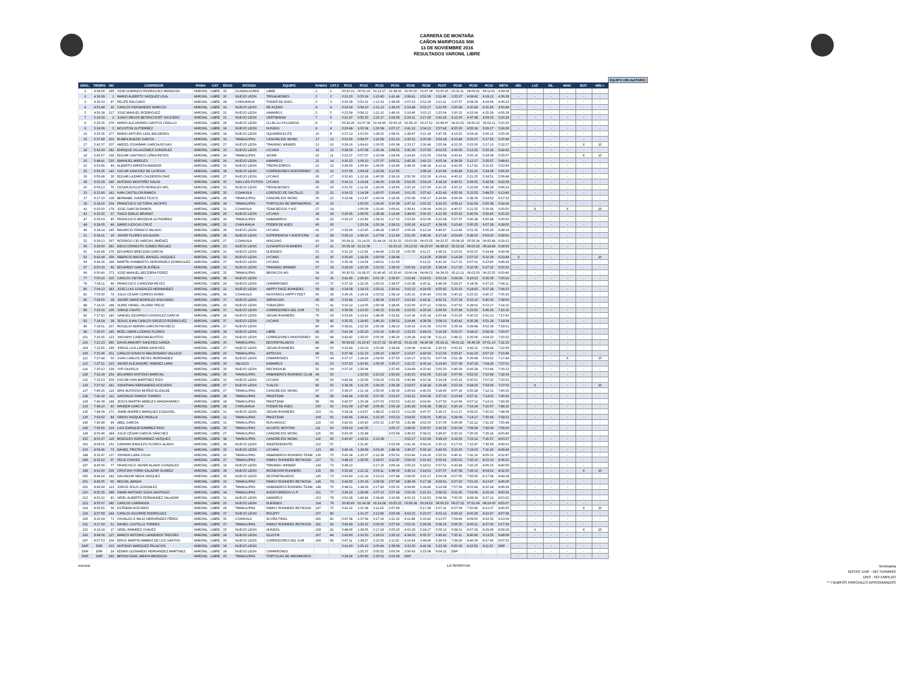CARRERA DE MONTAÑA
CAÑON MARIPOSAS 50K
13 DE NOVIEMBRE 2016
RESULTADOS VARONIL LIBRE
| | | | | | | | | | | | | | | | | | | | | | | | | | | | | EQUIPO OBLIGATORIO |
| --- | --- | --- | --- | --- | --- | --- | --- | --- | --- | --- | --- | --- | --- | --- | --- | --- | --- | --- | --- | --- | --- | --- | --- | --- | --- | --- | --- | --- |
| GRAL. | TIEMPO | NO | CORREDOR | RAMA | CAT. | EDAD | ESTADO | EQUIPO | RAMA2 | CAT.3 | PC01 | PC02 | PC03 | PC04 | PC05 | PC06 | PC07 | PC08 | PC09 | PC10 | META | HID. | LUZ | SIL. | MAN. | BOT. | MIN.+ | |
| 1 | 4:28:09 | 296 | JOSE DOMINGO RODRIGUEZ MENDOZA | VARONIL | LIBRE | 35 | GUADALAJARA | LIBRE | 1 | 1 | 00:20:21 | 00:52:19 | 01:13:27 | 01:38:36 | 02:05:50 | 02:47:39 | 03:05:25 | 03:32:11 | 04:00:41 | 04:11:01 | 4:28:09 | - | - | - | - | - | - | |
| 2 | 4:36:29 | 1 | MARIO ALBERTO VAZQUEZ LEAL | VARONIL | LIBRE | 30 | NUEVO LEON | TRISALMONES | 2 | 2 | 0:21:03 | 0:53:18 | 1:15:45 | 1:41:44 | 2:08:41 | 2:51:06 | 3:11:46 | 3:35:37 | 4:08:42 | 4:19:12 | 4:36:29 | - | - | - | - | - | - | |
| 3 | 4:36:33 | 47 | FELIPE DELGADO | VARONIL | LIBRE | 28 | CHIHUAHUA | PODER DE ASES | 3 | 3 | 0:20:28 | 0:52:22 | 1:13:32 | 1:39:59 | 2:07:23 | 2:52:29 | 3:13:11 | 3:37:57 | 4:08:39 | 4:19:06 | 4:36:33 | - | - | - | - | - | - | |
| 4 | 4:50:48 | 30 | CARLOS FERNANDEZ MARCOS | VARONIL | LIBRE | 24 | NUEVO LEON | DE ACERO | 4 | 4 | 0:24:18 | 0:58:10 | 1:21:12 | 1:49:20 | 2:16:48 | 3:03:17 | 3:22:59 | 3:50:28 | 4:20:49 | 4:31:56 | 4:50:48 | - | - | - | - | - | - | |
| 5 | 4:56:38 | 217 | JOSE MANUEL RODRIGUEZ | VARONIL | LIBRE | 22 | NUEVO LEON | KAMARGS | 5 | 5 | 0:23:58 | 0:58:12 | 1:21:15 | 1:49:16 | 2:16:46 | 3:03:13 | 3:23:04 | 3:50:32 | 4:22:04 | 4:35:29 | 4:56:38 | - | - | - | - | - | - | |
| 7 | 5:16:24 | 2 | JUAN CARLOS BETANCOURT SAUCEDO | VARONIL | LIBRE | 31 | NUEVO LEON | VERTIMANIA | 7 | 6 | 0:21:47 | 0:55:30 | 1:22:17 | 1:54:58 | 2:24:31 | 3:17:20 | 3:41:26 | 4:12:03 | 4:47:48 | 4:59:23 | 5:16:24 | - | - | - | - | - | - | |
| 8 | 5:20:35 | 279 | MARIO ALEJANDRO SANTOS CEDILLO | VARONIL | LIBRE | 29 | NUEVO LEON | CLUB LILI FIGUEROA | 8 | 7 | 00:30:26 | 01:07:38 | 01:34:46 | 02:06:15 | 02:39:15 | 03:27:51 | 03:49:47 | 04:15:52 | 04:50:22 | 05:02:21 | 5:20:35 | - | - | - | - | - | - | |
| 9 | 5:24:06 | 3 | HOUSTON GUTIERREZ | VARONIL | LIBRE | 34 | NUEVO LEON | HUNZAS | 9 | 8 | 0:26:48 | 1:03:04 | 1:30:38 | 2:07:17 | 2:41:22 | 3:34:13 | 3:57:42 | 4:25:30 | 4:55:34 | 5:06:27 | 5:24:06 | - | - | - | - | - | - | |
| 10 | 5:25:36 | 177 | MARIO ARTURO LEAL BALDERAS | VARONIL | LIBRE | 34 | NUEVO LEON | SQUADRA ELITE | 10 | 9 | 0:27:13 | 1:03:00 | 1:28:53 | 1:58:01 | 2:28:47 | 3:21:19 | 3:47:36 | 4:16:53 | 4:54:18 | 5:06:12 | 5:25:36 | - | - | - | - | - | - | |
| 15 | 5:37:49 | 203 | RUBEN BUENO GARCIA | VARONIL | LIBRE | 33 | TAMAULIPAS | CANGREJOS WONG | 17 | 12 | 0:23:55 | 0:58:07 | 1:22:58 | 1:51:23 | 2:20:01 | 3:20:59 | 3:54:19 | 4:23:44 | 5:02:07 | 5:17:55 | 5:37:49 | - | - | - | - | - | - | |
| 17 | 5:42:37 | 207 | AMEED JOSHIMAR GARCIA ROSAS | VARONIL | LIBRE | 27 | NUEVO LEON | TRAINING WINNER | 13 | 10 | 0:29:16 | 1:04:43 | 1:30:05 | 2:00:08 | 2:33:17 | 3:30:48 | 3:55:04 | 4:23:35 | 5:02:00 | 5:17:13 | 5:32:37 | - | - | - | - | X | 10 | |
| 18 | 5:42:43 | 181 | ENRIQUE VILLAGÓMEZ GONZÁLEZ | VARONIL | LIBRE | 33 | NUEVO LEON | LYCANS | 19 | 13 | 0:28:54 | 1:07:08 | 1:35:34 | 2:08:52 | 2:41:26 | 3:37:56 | 4:02:55 | 4:36:00 | 5:13:25 | 5:25:24 | 5:42:43 | - | - | - | - | - | - | |
| 19 | 5:45:57 | 169 | EDGAR SANTIAGO LIÑAN REYES | VARONIL | LIBRE | 34 | TAMAULIPAS | SIOIIM | 15 | 11 | 0:23:37 | 0:57:57 | 1:23:08 | 1:54:09 | 2:24:45 | 3:22:05 | 3:54:58 | 4:30:41 | 5:05:16 | 5:19:09 | 5:35:57 | - | - | - | - | X | 10 | |
| 20 | 5:48:41 | 220 | EMANUEL MIRELES | VARONIL | LIBRE | 26 | NUEVO LEON | KAMARGS | 21 | 14 | 0:30:23 | 1:09:10 | 1:37:07 | 2:09:31 | 2:42:36 | 3:41:23 | 4:05:34 | 4:34:59 | 5:12:17 | 5:26:57 | 5:48:41 | - | - | - | - | - | - | |
| 23 | 5:53:56 | 44 | ALBERTO ARRIETA AMADOR | VARONIL | LIBRE | 33 | NUEVO LEON | TREPACERROS | 23 | 15 | 0:29:55 | 1:09:40 | 1:39:05 | 2:16:46 | 2:49:33 | 3:48:18 | 4:12:11 | 4:41:56 | 5:17:42 | 5:31:52 | 5:53:56 | - | - | - | - | - | - | |
| 25 | 5:56:35 | 143 | OSCAR SANCHEZ DE LA ROSA | VARONIL | LIBRE | 38 | NUEVO LEON | CORREDORES MONTERREY | 25 | 16 | 0:27:05 | 1:04:18 | 1:32:59 | 2:12:55 | | 3:46:19 | 4:10:49 | 4:42:49 | 5:21:01 | 5:34:39 | 5:56:35 | - | - | - | - | - | - | |
| 26 | 5:56:49 | 36 | EDGAR LAZARO CALDERON DIAZ | VARONIL | LIBRE | 27 | NUEVO LEON | LYCANS | 26 | 17 | 0:32:43 | 1:12:18 | 1:40:56 | 2:18:16 | 2:50:59 | 3:52:36 | 4:16:41 | 4:45:22 | 5:21:25 | 5:34:51 | 5:56:49 | - | - | - | - | - | - | |
| 28 | 6:02:29 | 199 | ANTONIO MONTAÑO SALAS | VARONIL | LIBRE | 35 | SAN LUIS POTOSI | LYCANS | 28 | 19 | 0:34:13 | 1:14:24 | 1:44:00 | 2:19:29 | 2:54:36 | 3:54:19 | 4:18:14 | 4:46:51 | 5:28:05 | 5:42:58 | 6:02:29 | - | - | - | - | - | - | |
| 30 | 6:06:13 | 76 | CESAR AUGUSTO MORALES MIS | VARONIL | LIBRE | 33 | NUEVO LEON | TRISALMONES | 30 | 20 | 0:31:02 | 1:11:19 | 1:42:06 | 2:19:56 | 2:55:19 | 3:57:06 | 4:21:25 | 4:55:32 | 5:32:59 | 5:45:29 | 6:06:13 | - | - | - | - | - | - | |
| 33 | 6:13:40 | 141 | IVAN CASTILLON RAMOS | VARONIL | LIBRE | 35 | COAHUILA | LORENZO DE SALTILLO | 32 | 21 | 0:34:15 | 1:14:38 | 1:43:07 | 2:16:40 | 3:01:25 | 3:57:41 | 4:22:40 | 4:55:36 | 5:33:55 | 5:48:50 | 6:13:40 | - | - | - | - | - | - | |
| 37 | 6:17:33 | 139 | BERNABE JUAREZ TEXCO | VARONIL | LIBRE | 28 | TAMAULIPAS | CANGREJOS WONG | 35 | 22 | 0:32:48 | 1:13:47 | 1:43:04 | 2:19:26 | 2:55:58 | 3:56:17 | 4:24:46 | 4:56:34 | 5:38:36 | 5:54:52 | 6:17:33 | - | - | - | - | - | - | |
| 39 | 6:18:16 | 234 | FRANCISCO VICTORIA JACINTO | VARONIL | LIBRE | 39 | TAMAULIPAS | TORTUGAS DE MATAMOROS | 36 | 23 | | 1:05:50 | 1:34:26 | 2:10:38 | 2:47:12 | 3:52:32 | 4:22:23 | 4:59:12 | 5:41:54 | 5:56:38 | 6:18:16 | - | - | - | - | - | - | |
| 41 | 6:20:50 | 179 | JOSE GARCÍA RAMOS | VARONIL | LIBRE | 31 | COAHUILA | TEAM BESOS Y ASÍ | 27 | 18 | | 1:06:09 | 1:32:40 | 2:06:41 | 2:39:41 | 3:36:04 | 4:06:23 | 4:40:57 | 5:21:55 | 5:36:54 | 6:00:50 | - | X | - | X | - | 20 | |
| 43 | 6:25:25 | 37 | TIAGO EMILIO BRANDT | VARONIL | LIBRE | 29 | NUEVO LEON | LYCANS | 38 | 24 | 0:30:56 | 1:09:55 | 1:38:28 | 2:14:49 | 2:48:00 | 3:50:33 | 4:21:09 | 4:55:52 | 5:40:54 | 5:59:45 | 6:25:25 | - | - | - | - | - | - | |
| 47 | 6:26:03 | 95 | FRANCISCO AROZENA GUTIERREZ | VARONIL | LIBRE | 36 | TAMAULIPAS | HABANEROS | 39 | 25 | 0:32:10 | 1:10:46 | 1:39:31 | 2:17:03 | 2:53:56 | 4:03:06 | 4:33:39 | 5:07:07 | 5:45:38 | 6:00:49 | 6:26:03 | - | - | - | - | - | - | |
| 48 | 6:28:05 | 48 | DARIO ILESCAS CRUZ | VARONIL | LIBRE | 31 | CHIHUAHUA | PODER DE ASES | 40 | 26 | | 1:20:54 | 1:50:24 | 2:28:21 | 3:06:16 | 4:11:27 | 4:39:06 | 5:10:43 | 5:50:20 | 6:07:28 | 6:28:05 | - | - | - | - | - | - | |
| 49 | 6:28:14 | 195 | MAURICIO FRANCO MILANO | VARONIL | LIBRE | 39 | NUEVO LEON | LYCANS | 41 | 27 | 0:35:06 | 1:15:45 | 1:48:28 | 2:29:47 | 3:06:04 | 4:12:24 | 4:40:47 | 5:12:46 | 5:51:35 | 6:06:20 | 6:28:14 | - | - | - | - | - | - | |
| 51 | 6:29:01 | 19 | JAVIER FLORES AGUILERA | VARONIL | LIBRE | 39 | NUEVO LEON | EXPERIENCIA Y AVENTURA | 42 | 28 | 0:29:13 | 1:08:10 | 1:37:54 | 2:13:49 | 2:51:05 | 3:49:34 | 4:17:24 | 4:54:40 | 5:49:02 | 6:04:00 | 6:29:01 | - | - | - | - | - | - | |
| 52 | 6:29:13 | 267 | RODRIGO CID VARGAS JIMÉNEZ | VARONIL | LIBRE | 27 | COAHUILA | NINGUNO | 43 | 29 | 00:34:11 | 01:14:33 | 01:44:14 | 02:20:32 | 03:02:59 | 04:03:55 | 04:32:57 | 05:08:16 | 05:50:34 | 06:05:49 | 6:29:13 | - | - | - | - | - | - | |
| 56 | 6:39:50 | 281 | DIEGO ERNESTO GOMEZ IÑIGUEZ | VARONIL | LIBRE | 23 | NUEVO LEON | GUSANITOS RUNNERS | 47 | 31 | 00:36:39 | 01:21:09 | | 02:33:15 | 03:13:52 | 04:20:07 | 04:48:23 | 05:22:24 | 06:03:20 | 06:18:49 | 6:39:50 | - | - | - | - | - | - | |
| 61 | 6:42:08 | 176 | EDUARDO BRECEDA GARCIA | VARONIL | LIBRE | 31 | NUEVO LEON | DUENDES | 52 | 32 | 0:31:32 | 1:11:54 | 1:44:46 | 2:23:39 | 3:05:56 | 4:11:17 | 4:39:31 | 5:15:01 | 6:02:33 | 6:19:49 | 6:42:08 | - | - | - | - | - | - | |
| 62 | 6:43:44 | 256 | FABRICIO MACIEL RANGEL VAZQUEZ | VARONIL | LIBRE | 33 | NUEVO LEON | LYCANS | 45 | 30 | 0:35:40 | 1:18:29 | 1:50:59 | 2:28:48 | | 4:14:36 | 4:39:40 | 5:14:29 | 5:57:22 | 6:10:39 | 6:33:44 | X | - | - | - | - | 10 | |
| 64 | 6:46:26 | 198 | MARTÍN HUMBERTO HERNÁNDEZ DOMINGUEZ | VARONIL | LIBRE | 37 | NUEVO LEON | LYCANS | 54 | 33 | 0:35:04 | 1:14:54 | 1:44:51 | 2:21:56 | | 4:11:22 | 4:41:26 | 5:17:31 | 6:07:01 | 6:23:40 | 6:46:26 | - | - | - | - | - | - | |
| 67 | 6:50:32 | 66 | EDUARDO GARCÍA ZUÑIGA | VARONIL | LIBRE | 31 | NUEVO LEON | TRAINING WINNER | 57 | 34 | 0:38:30 | 1:20:29 | 1:53:53 | 2:28:33 | 3:05:54 | 4:10:25 | 4:38:54 | 5:17:36 | 6:10:06 | 6:27:22 | 6:50:32 | - | - | - | - | - | - | |
| 68 | 6:50:40 | 273 | JOSE MANUEL BECERRA PEREZ | VARONIL | LIBRE | 35 | TAMAULIPAS | BRONCOS MS | 58 | 35 | 00:30:53 | 01:09:37 | 01:40:45 | 02:20:40 | 03:00:04 | 04:08:53 | 04:39:03 | 05:13:31 | 06:02:50 | 06:22:52 | 6:50:40 | - | - | - | - | - | - | |
| 77 | 7:00:10 | 105 | CARLOS VIEYRA | VARONIL | LIBRE | 38 | NUEVO LEON | | 62 | 36 | 0:41:45 | 1:26:40 | 2:01:30 | 2:39:47 | 3:15:44 | 4:24:01 | 4:53:24 | 5:29:29 | 6:16:23 | 6:35:39 | 7:00:10 | - | - | - | - | - | - | |
| 79 | 7:04:11 | 49 | FRANCISCO CARDONA REYES | VARONIL | LIBRE | 26 | NUEVO LEON | CIMARRONES | 63 | 37 | 0:37:15 | 1:22:26 | 1:55:02 | 2:38:07 | 3:16:38 | 4:20:11 | 4:49:39 | 5:29:27 | 6:18:39 | 6:37:22 | 7:04:11 | - | - | - | - | - | - | |
| 80 | 7:04:13 | 183 | JOSE LUIS GONZALEZ HERNANDEZ | VARONIL | LIBRE | 31 | NUEVO LEON | HAPPY FACE RUNNERS | 64 | 38 | 0:34:58 | 1:18:33 | 1:55:21 | 2:36:41 | 3:15:32 | 4:24:05 | 4:55:43 | 5:33:33 | 6:18:43 | 6:37:18 | 7:04:13 | - | - | - | - | - | - | |
| 82 | 7:05:30 | 74 | JULIO CESAR CERROS ROMO | VARONIL | LIBRE | 34 | COAHUILA | MUSTANGS HAPPY FEET | 66 | 39 | 0:36:16 | 1:18:24 | 1:53:52 | 2:38:14 | 3:20:15 | 4:30:44 | 5:03:38 | 5:40:22 | 6:23:23 | 6:40:17 | 7:05:30 | - | - | - | - | - | - | |
| 86 | 7:08:00 | 18 | JAVIER OMAR MORALES ANGUIANO | VARONIL | LIBRE | 37 | NUEVO LEON | ZARAGOZA | 69 | 40 | 0:32:44 | 1:12:57 | 1:46:34 | 2:32:57 | 3:12:45 | 4:18:11 | 4:52:31 | 5:27:34 | 6:22:10 | 6:40:33 | 7:08:00 | - | - | - | - | - | - | |
| 88 | 7:14:15 | 188 | SURID ISRAEL VILORIA TREJO | VARONIL | LIBRE | 32 | NUEVO LEON | TUBACERO | 71 | 41 | 0:32:12 | 1:14:05 | 1:50:04 | 2:38:45 | 3:22:00 | 4:37:12 | 5:08:41 | 5:47:52 | 6:38:01 | 6:53:17 | 7:14:15 | - | - | - | - | - | - | |
| 89 | 7:15:15 | 135 | JORGE CANTO | VARONIL | LIBRE | 37 | NUEVO LEON | CORREDORES DEL SUR | 72 | 42 | 0:30:59 | 1:10:20 | 1:40:15 | 2:21:46 | 3:15:52 | 4:25:24 | 4:56:55 | 5:37:49 | 6:23:50 | 6:45:25 | 7:15:15 | - | - | - | - | - | - | |
| 92 | 7:17:43 | 180 | SAMUEL EDUARDO GONZALEZ GARCIA | VARONIL | LIBRE | 28 | NUEVO LEON | VEGAN RUNNERS | 76 | 43 | 0:33:45 | 1:15:41 | 1:48:26 | 2:32:42 | 3:15:34 | 4:25:18 | 4:53:44 | 5:33:26 | 6:30:23 | 6:51:13 | 7:17:43 | - | - | - | - | - | - | |
| 93 | 7:18:54 | 38 | JESUS JUAN CARLOS OROZCO RODRIGUEZ | VARONIL | LIBRE | 37 | NUEVO LEON | LYCANS | 78 | 45 | 0:35:55 | 1:18:45 | 3:40:10 | 2:38:51 | 3:24:46 | 4:39:58 | 5:08:10 | 5:43:42 | 6:30:38 | 6:51:24 | 7:18:54 | - | - | - | - | - | - | |
| 96 | 7:19:51 | 237 | ROGELIO ADRIÁN GARCÍA PACHECO | VARONIL | LIBRE | 27 | NUEVO LEON | | 80 | 46 | 0:38:41 | 1:22:29 | 1:56:28 | 2:38:23 | 3:29:14 | 4:33:38 | 5:03:00 | 5:39:34 | 6:29:48 | 6:52:39 | 7:19:51 | - | - | - | - | - | - | |
| 98 | 7:20:07 | 145 | ROEL OMAR LOZANO FLORES | VARONIL | LIBRE | 38 | NUEVO LEON | LIBRE | 82 | 47 | 0:41:04 | 1:25:20 | 2:02:16 | 2:45:33 | 3:33:33 | 4:44:03 | 5:19:28 | 6:02:37 | 6:44:21 | 6:58:39 | 7:20:07 | - | - | - | - | - | - | |
| 101 | 7:20:25 | 123 | JHOVANY CARDONA BUSTOS | VARONIL | LIBRE | 23 | NUEVO LEON | CORREDORES MONTERREY | 83 | 48 | 0:42:42 | 1:29:50 | 2:05:06 | 2:46:20 | 3:29:28 | 4:41:08 | 5:11:13 | 5:49:12 | 6:36:06 | 6:54:33 | 7:20:25 | - | - | - | - | - | - | |
| 103 | 7:21:23 | 285 | DAVID AMAURY SANCHEZ GARZA | VARONIL | LIBRE | 30 | TAMAULIPAS | DESTARTALADOS | 85 | 49 | 00:39:43 | 01:23:47 | 01:57:22 | 02:40:52 | 03:21:54 | 04:40:59 | 05:19:11 | 06:01:22 | 06:46:39 | 07:01:10 | 7:21:23 | - | - | - | - | - | - | |
| 104 | 7:22:56 | 166 | JORGE LUIS LERMA SANCHEZ | VARONIL | LIBRE | 27 | NUEVO LEON | VEGAN RUNNERS | 86 | 50 | 0:33:49 | 1:16:33 | 1:53:46 | 2:38:29 | 3:24:08 | 4:44:29 | 5:20:02 | 6:00:22 | 6:42:31 | 6:58:28 | 7:22:56 | - | - | - | - | - | - | |
| 106 | 7:23:46 | 251 | CARLOS IGNACIO MALDONADO VALLEJO | VARONIL | LIBRE | 25 | TAMAULIPAS | AZTECAS | 88 | 51 | 0:37:48 | 1:21:33 | 1:56:15 | 2:38:57 | 3:23:47 | 4:43:54 | 5:13:36 | 5:55:47 | 6:41:20 | 6:57:32 | 7:23:46 | - | - | - | - | - | - | |
| 112 | 7:27:44 | 50 | JUAN CARLOS REYES HERDNADEZ | VARONIL | LIBRE | 26 | NUEVO LEON | CIMARRONES | 77 | 44 | 0:37:17 | 1:19:29 | 1:54:55 | 2:37:50 | 3:16:17 | 4:32:51 | 5:07:04 | 5:51:38 | 6:36:48 | 6:53:02 | 7:17:44 | - | - | - | X | - | 10 | |
| 113 | 7:27:51 | 223 | JAVIER ALEJANDRO JIMENEZ LARA | VARONIL | LIBRE | 30 | JALISCO | KAMARGS | 91 | 53 | 0:37:53 | 1:20:45 | 1:55:06 | 2:39:17 | 3:21:37 | 4:35:14 | 5:14:40 | 5:57:39 | 6:47:19 | 7:04:29 | 7:27:51 | - | - | - | - | - | - | |
| 114 | 7:30:13 | 239 | JYR GAXIOLA | VARONIL | LIBRE | 36 | NUEVO LEON | RACINGHUB | 92 | 54 | 0:37:25 | 1:20:04 | | 2:37:45 | 3:24:49 | 4:33:43 | 5:05:30 | 5:46:39 | 6:43:38 | 7:03:44 | 7:30:13 | - | - | - | - | - | - | |
| 118 | 7:32:34 | 254 | EDUARDO ANTONIO MARCIAL | VARONIL | LIBRE | 35 | TAMAULIPAS | HABANEROS RUNNING CLUB | 94 | 55 | | 1:32:55 | 2:10:23 | 2:55:43 | 3:42:23 | 4:52:06 | 5:23:18 | 6:07:56 | 6:52:20 | 7:10:48 | 7:32:34 | - | - | - | - | - | - | |
| 122 | 7:33:53 | 209 | OSCAR IVAN MARTINEZ RIZO | VARONIL | LIBRE | 32 | NUEVO LEON | LYCANS | 95 | 56 | 0:45:54 | 1:32:59 | 2:09:16 | 2:53:36 | 3:40:48 | 4:53:38 | 5:24:39 | 6:05:16 | 6:50:51 | 7:07:22 | 7:33:53 | - | - | - | - | - | - | |
| 124 | 7:37:02 | 241 | JONATHAN HERNANDEZ ACEVEDO | VARONIL | LIBRE | 27 | NUEVO LEON | TLALOC | 90 | 52 | 0:38:36 | 1:21:35 | 1:54:35 | 2:36:29 | 3:19:57 | 4:34:18 | 5:10:09 | 5:53:34 | 6:44:35 | 7:04:09 | 7:27:02 | - | X | - | - | - | 10 | |
| 127 | 7:40:25 | 114 | ERIK ALFONSO MUÑOZ ELIZALDE | VARONIL | LIBRE | 27 | TAMAULIPAS | CANGREJOS WONG | 97 | 57 | 0:38:07 | 1:21:18 | 1:55:00 | 2:39:35 | 3:26:43 | 4:40:53 | 5:18:45 | 6:07:19 | 6:55:28 | 7:12:31 | 7:40:25 | - | - | - | - | - | - | |
| 128 | 7:40:32 | 111 | SANTIAGO RAMOS TORRES | VARONIL | LIBRE | 38 | TAMAULIPAS | PAKETEAM | 98 | 58 | 0:42:54 | 1:30:26 | 2:07:05 | 2:53:47 | 3:43:21 | 4:54:39 | 5:27:32 | 6:10:44 | 6:57:11 | 7:14:02 | 7:40:32 | - | - | - | - | - | - | |
| 129 | 7:40:39 | 148 | JESUS MARTIN MIRELES MANZANARES | VARONIL | LIBRE | 18 | TAMAULIPAS | PAKETEAM | 99 | 59 | 0:42:57 | 1:30:28 | 2:07:03 | 2:53:53 | 3:43:23 | 4:54:43 | 5:27:52 | 6:10:46 | 6:57:12 | 7:14:21 | 7:40:39 | - | - | - | - | - | - | |
| 133 | 7:48:10 | 40 | WINDER GARCIA | VARONIL | LIBRE | 28 | CHIHUAHUA | PODER DE ASES | 100 | 60 | 0:41:09 | 1:27:49 | 2:06:45 | 2:56:18 | 3:43:28 | 5:04:38 | 5:38:12 | 6:20:14 | 7:04:34 | 7:20:07 | 7:48:10 | - | - | - | - | - | - | |
| 135 | 7:48:39 | 173 | JAIME ANDRES MARQUEZ ESQUIVEL | VARONIL | LIBRE | 31 | NUEVO LEON | VEGAN RUNNERS | 103 | 61 | 0:34:18 | 1:14:57 | 1:48:23 | 2:29:53 | 3:12:28 | 4:47:07 | 5:26:17 | 6:12:17 | 6:59:22 | 7:20:53 | 7:48:39 | - | - | - | - | - | - | |
| 136 | 7:54:52 | 84 | ORION VAZQUEZ PADILLA | VARONIL | LIBRE | 31 | TAMAULIPAS | PAKETEAM | 104 | 62 | 0:45:45 | 1:34:41 | 2:15:30 | 3:03:33 | 3:54:55 | 5:09:01 | 5:45:11 | 6:29:09 | 7:14:17 | 7:30:04 | 7:54:52 | - | - | - | - | - | - | |
| 145 | 7:55:49 | 96 | ABEL GARCIA | VARONIL | LIBRE | 31 | TAMAULIPAS | RUN AHOLIC | 110 | 63 | 0:42:03 | 1:26:43 | 2:03:15 | 2:47:56 | 3:35:48 | 4:52:00 | 5:37:00 | 6:26:09 | 7:15:12 | 7:31:20 | 7:55:49 | - | - | - | - | - | - | |
| 146 | 7:56:00 | 124 | LUIS ENRIQUE RAMIREZ RIOS | VARONIL | LIBRE | 36 | TAMAULIPAS | ACUATIC BOYITAS | 111 | 64 | 0:59:10 | 1:41:55 | | 3:06:17 | 3:49:55 | 5:06:57 | 5:40:55 | 6:20:04 | 7:09:04 | 7:26:09 | 7:56:00 | - | - | - | - | - | - | |
| 149 | 8:00:46 | 184 | JULIO CÉSAR GARCÍA SÁNCHEZ | VARONIL | LIBRE | 27 | TAMAULIPAS | CANGREJOS WONG | 115 | 65 | 0:43:36 | 1:32:48 | | 3:03:08 | 3:46:52 | 5:08:21 | 5:46:47 | 6:30:15 | 7:20:36 | 7:36:14 | 8:00:46 | - | - | - | - | - | - | |
| 155 | 8:03:27 | 116 | RODOLFO HERNANDEZ VAZQUEZ | VARONIL | LIBRE | 38 | TAMAULIPAS | CANGREJOS WONG | 119 | 66 | 0:43:47 | 1:32:51 | 2:13:38 | | 3:52:17 | 5:10:28 | 5:49:10 | 6:34:30 | 7:23:12 | 7:41:57 | 8:03:27 | - | - | - | - | - | - | |
| 162 | 8:09:01 | 152 | GERMAN RANULFO FLORES ALANIS | VARONIL | LIBRE | 38 | NUEVO LEON | INDEPENDIENTE | 122 | 67 | | 1:31:40 | | 2:52:08 | 3:41:16 | 4:54:16 | 5:30:13 | 6:17:52 | 7:15:47 | 7:36:59 | 8:09:01 | - | - | - | - | - | - | |
| 163 | 8:09:46 | 73 | DANIEL TRISTAN | VARONIL | LIBRE | 35 | NUEVO LEON | LYCANS | 123 | 68 | 0:40:16 | 1:28:09 | 2:02:46 | 2:48:34 | 3:46:27 | 5:06:19 | 5:40:55 | 6:23:36 | 7:19:03 | 7:41:24 | 8:09:46 | - | - | - | - | - | - | |
| 188 | 8:32:47 | 137 | JOHANN LARA COLIN | VARONIL | LIBRE | 33 | TAMAULIPAS | HABANEROS RUNNING TEAM | 136 | 70 | 0:43:34 | 1:33:37 | 2:12:38 | 2:50:52 | 3:53:46 | 5:19:26 | 5:55:53 | 6:46:11 | 7:41:16 | 8:05:33 | 8:32:47 | - | - | - | - | - | - | |
| 189 | 8:36:22 | 57 | FELIX CHAVEZ | VARONIL | LIBRE | 37 | TAMAULIPAS | FAMILY RUNNERS REYNOSA | 137 | 71 | 0:48:10 | 1:39:05 | 2:19:57 | 3:11:56 | 3:58:30 | 5:21:43 | 6:06:41 | 6:50:22 | 7:42:10 | 8:02:16 | 8:36:22 | - | - | - | - | - | - | |
| 197 | 8:40:56 | 77 | FRANCISCO JAVIER ALANIS GONZALEZ | VARONIL | LIBRE | 34 | NUEVO LEON | TRAINING WINNER | 144 | 72 | 0:49:23 | | 2:17:25 | 3:06:14 | 3:55:23 | 5:18:51 | 5:57:51 | 6:43:48 | 7:43:20 | 8:06:23 | 8:40:56 | - | - | - | - | - | - | |
| 198 | 8:41:00 | 235 | CRISTIAN YORDI SALAZAR SUAREZ | VARONIL | LIBRE | 39 | NUEVO LEON | IRONDOOR RUNNERS | 135 | 69 | 0:35:42 | 1:21:22 | 2:04:11 | 2:49:36 | 3:45:12 | 5:14:01 | 5:57:57 | 6:47:38 | 7:43:13 | 8:04:21 | 8:31:00 | - | - | - | - | X | 10 | |
| 200 | 8:44:18 | 182 | SALVADOR MEZA VAZQUEZ | VARONIL | LIBRE | 36 | NUEVO LEON | DESTARTALADOS | 145 | 73 | 0:42:40 | 1:31:19 | 2:13:22 | 3:07:48 | 3:58:05 | 5:22:17 | 6:04:38 | 6:57:55 | 7:56:55 | 8:17:58 | 8:44:18 | - | - | - | - | - | - | |
| 201 | 8:45:05 | 65 | MIGUEL BANDA | VARONIL | LIBRE | 33 | TAMAULIPAS | FAMILY RUNNERS REYNOSA | 146 | 74 | 0:44:55 | 1:30:19 | 2:08:58 | 2:57:49 | 3:49:39 | 5:17:38 | 6:06:51 | 6:57:20 | 7:51:00 | 8:13:47 | 8:45:05 | - | - | - | - | - | - | |
| 202 | 8:46:54 | 113 | JORGE SOLIS GONZALEZ | VARONIL | LIBRE | 35 | TAMAULIPAS | HABANEROS RUNNING TEAM | 148 | 76 | 0:48:51 | 1:38:29 | 2:17:46 | 3:06:33 | 4:08:40 | 5:34:44 | 6:14:58 | 7:07:54 | 8:02:44 | 8:20:18 | 8:46:54 | - | - | - | - | - | - | |
| 210 | 8:50:35 | 289 | OMAR ANTONIO SOSA SANTIAGO | VARONIL | LIBRE | 34 | TAMAULIPAS | AVENTUREROS V.I.P. | 151 | 77 | 0:39:32 | 1:29:08 | 2:07:13 | 2:57:34 | 3:55:26 | 5:21:51 | 5:58:32 | 6:51:45 | 7:54:56 | 8:19:19 | 8:50:35 | - | - | - | - | - | - | |
| 212 | 8:53:22 | 83 | URIEL ALBERTO FERNANDEZ SALAZAR | VARONIL | LIBRE | 31 | NUEVO LEON | KAMARGS | 153 | 78 | 0:52:28 | 1:46:44 | 2:28:49 | 3:10:58 | 4:02:15 | 5:19:53 | 6:08:08 | 7:00:55 | 8:08:34 | 8:27:12 | 8:53:22 | - | - | - | - | - | - | |
| 213 | 8:55:07 | 282 | CARLOS CARRANZA | VARONIL | LIBRE | 25 | NUEVO LEON | DUENDES | 154 | 79 | 00:45:40 | 01:34:28 | 02:14:28 | 03:05:22 | 03:56:38 | 05:24:52 | 06:06:20 | 06:57:32 | 07:51:06 | 08:19:00 | 8:55:07 | - | - | - | - | - | - | |
| 214 | 8:55:55 | 59 | ESTEBAN ACEVEDO | VARONIL | LIBRE | 29 | TAMAULIPAS | FAMILY RUNNERS REYNOSA | 147 | 75 | 0:41:32 | 1:31:08 | 2:11:16 | 2:57:59 | | 5:17:29 | 6:07:11 | 6:57:04 | 7:50:46 | 8:13:37 | 8:45:55 | - | - | - | - | X | 10 | |
| 219 | 8:57:59 | 144 | CARLOS AGUIRRE RODRIGUEZ | VARONIL | LIBRE | 37 | NUEVO LEON | ROLMTY | 157 | 80 | | 1:31:27 | 2:11:58 | 3:05:08 | 4:02:22 | 5:23:07 | 6:03:12 | 6:56:16 | 8:00:25 | 8:22:47 | 8:57:59 | - | - | - | - | - | - | |
| 226 | 9:10:04 | 71 | OSVALDO E MILIO HERNÁNDEZ PÉREZ | VARONIL | LIBRE | 35 | COAHUILA | ACUÑA TRAIL | 160 | 82 | 0:47:58 | 1:37:58 | 2:17:16 | 3:21:32 | 4:11:48 | 5:33:42 | 6:13:57 | 7:04:46 | 8:09:50 | 8:32:35 | 9:10:04 | - | - | - | - | - | - | |
| 231 | 9:17:29 | 51 | DANIEL CASTILLO TORRES | VARONIL | LIBRE | 27 | TAMAULIPAS | FAMILY RUNNERS REYNOSA | 161 | 83 | 0:43:49 | 1:30:21 | 2:09:03 | 2:57:54 | 3:52:01 | 5:26:54 | 6:08:16 | 6:56:30 | 8:06:21 | 8:37:00 | 9:17:29 | - | - | - | - | - | - | |
| 232 | 9:19:19 | 17 | URIEL RAMIREZ CHAVEZ | VARONIL | LIBRE | 25 | NUEVO LEON | HUNZAS | 158 | 81 | 0:48:45 | 1:38:05 | 2:17:29 | 3:05:20 | 4:02:29 | 5:24:17 | 6:06:12 | 6:58:31 | 8:07:39 | 8:29:06 | 8:59:19 | - | X | - | - | X | 20 | |
| 243 | 9:49:09 | 127 | MARCO ANTONIO LANDEROS TREVIÑO | VARONIL | LIBRE | 28 | NUEVO LEON | D11GYM | 167 | 84 | 0:43:40 | 1:33:50 | 2:19:51 | 3:25:12 | 4:34:03 | 6:05:37 | 6:45:41 | 7:35:11 | 8:45:40 | 9:13:55 | 9:49:09 | - | - | - | - | - | - | |
| 247 | 9:57:53 | 204 | ERICK MARTIN AMBRIZ DE LOS SANTOS | VARONIL | LIBRE | 36 | NUEVO LEON | CORREDORES DEL SUR | 169 | 85 | 0:47:11 | 1:38:27 | 2:22:56 | 2:11:55 | 4:16:44 | 5:44:46 | 6:29:03 | 7:28:25 | 8:46:36 | 9:17:45 | 9:57:53 | - | - | - | - | - | - | |
| DNF | DNF | 103 | ANTONIO MARQUEZ PALACIOS | VARONIL | LIBRE | 34 | NUEVO LEON | | | | 0:41:40 | 1:26:12 | 2:00:44 | 2:39:08 | 3:33:00 | 4:41:04 | 5:23:34 | 6:00:29 | 8:22:52 | 9:11:52 | DNF | - | - | - | - | - | - | |
| DNF | DNF | 24 | EDWIN LEONARDO HERNANDEZ MARTINEZ | VARONIL | LIBRE | 18 | NUEVO LEON | CIMARRONES | | | | 1:25:37 | 2:05:52 | 3:05:06 | 3:56:43 | 5:15:08 | 6:04:12 | DNF | | | | - | - | - | - | - | - | |
| DNF | DNF | 240 | BRYAN ISAAC AMAYA MENDOZA | VARONIL | LIBRE | 25 | TAMAULIPAS | TORTUGAS DE MATAMOROS | | | 0:28:24 | 1:05:46 | 1:30:51 | 2:02:59 | DNF | | | | | | | - | - | - | - | - | - | |
everest LA SPORTIVA
Vertimania
NOTAS: DNF - NO TERMINO
DNS - NO EMPEZO
** TIEMPOS PARCIALES APROXIMADOS